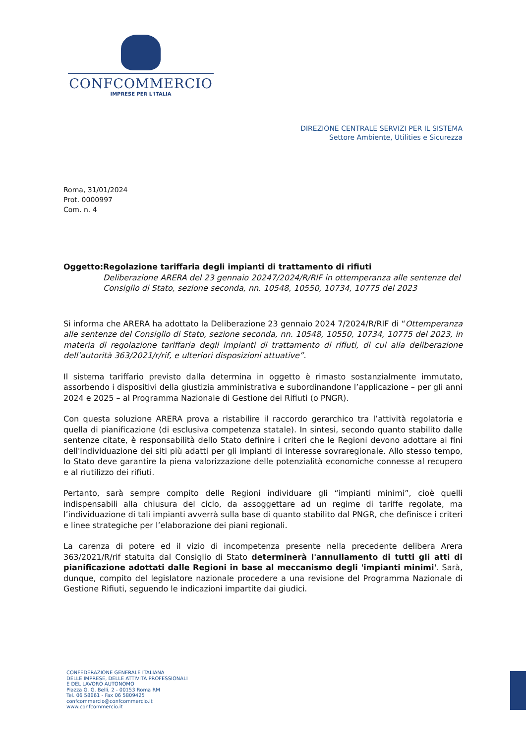CONFCOMMERCIO
IMPRESE PER L'ITALIA
DIREZIONE CENTRALE SERVIZI PER IL SISTEMA
Settore Ambiente, Utilities e Sicurezza
Roma, 31/01/2024
Prot. 0000997
Com. n. 4
Oggetto: Regolazione tariffaria degli impianti di trattamento di rifiuti
Deliberazione ARERA del 23 gennaio 20247/2024/R/RIF in ottemperanza alle sentenze del Consiglio di Stato, sezione seconda, nn. 10548, 10550, 10734, 10775 del 2023
Si informa che ARERA ha adottato la Deliberazione 23 gennaio 2024 7/2024/R/RIF di “Ottemperanza alle sentenze del Consiglio di Stato, sezione seconda, nn. 10548, 10550, 10734, 10775 del 2023, in materia di regolazione tariffaria degli impianti di trattamento di rifiuti, di cui alla deliberazione dell’autorità 363/2021/r/rif, e ulteriori disposizioni attuative”.
Il sistema tariffario previsto dalla determina in oggetto è rimasto sostanzialmente immutato, assorbendo i dispositivi della giustizia amministrativa e subordinandone l’applicazione – per gli anni 2024 e 2025 – al Programma Nazionale di Gestione dei Rifiuti (o PNGR).
Con questa soluzione ARERA prova a ristabilire il raccordo gerarchico tra l’attività regolatoria e quella di pianificazione (di esclusiva competenza statale). In sintesi, secondo quanto stabilito dalle sentenze citate, è responsabilità dello Stato definire i criteri che le Regioni devono adottare ai fini dell'individuazione dei siti più adatti per gli impianti di interesse sovraregionale. Allo stesso tempo, lo Stato deve garantire la piena valorizzazione delle potenzialità economiche connesse al recupero e al riutilizzo dei rifiuti.
Pertanto, sarà sempre compito delle Regioni individuare gli “impianti minimi”, cioè quelli indispensabili alla chiusura del ciclo, da assoggettare ad un regime di tariffe regolate, ma l’individuazione di tali impianti avverrà sulla base di quanto stabilito dal PNGR, che definisce i criteri e linee strategiche per l’elaborazione dei piani regionali.
La carenza di potere ed il vizio di incompetenza presente nella precedente delibera Arera 363/2021/R/rif statuita dal Consiglio di Stato determinerà l'annullamento di tutti gli atti di pianificazione adottati dalle Regioni in base al meccanismo degli 'impianti minimi'. Sarà, dunque, compito del legislatore nazionale procedere a una revisione del Programma Nazionale di Gestione Rifiuti, seguendo le indicazioni impartite dai giudici.
CONFEDERAZIONE GENERALE ITALIANA
DELLE IMPRESE, DELLE ATTIVITÀ PROFESSIONALI
E DEL LAVORO AUTONOMO
Piazza G. G. Belli, 2 - 00153 Roma RM
Tel. 06 58661 - Fax 06 5809425
confcommercio@confcommercio.it
www.confcommercio.it